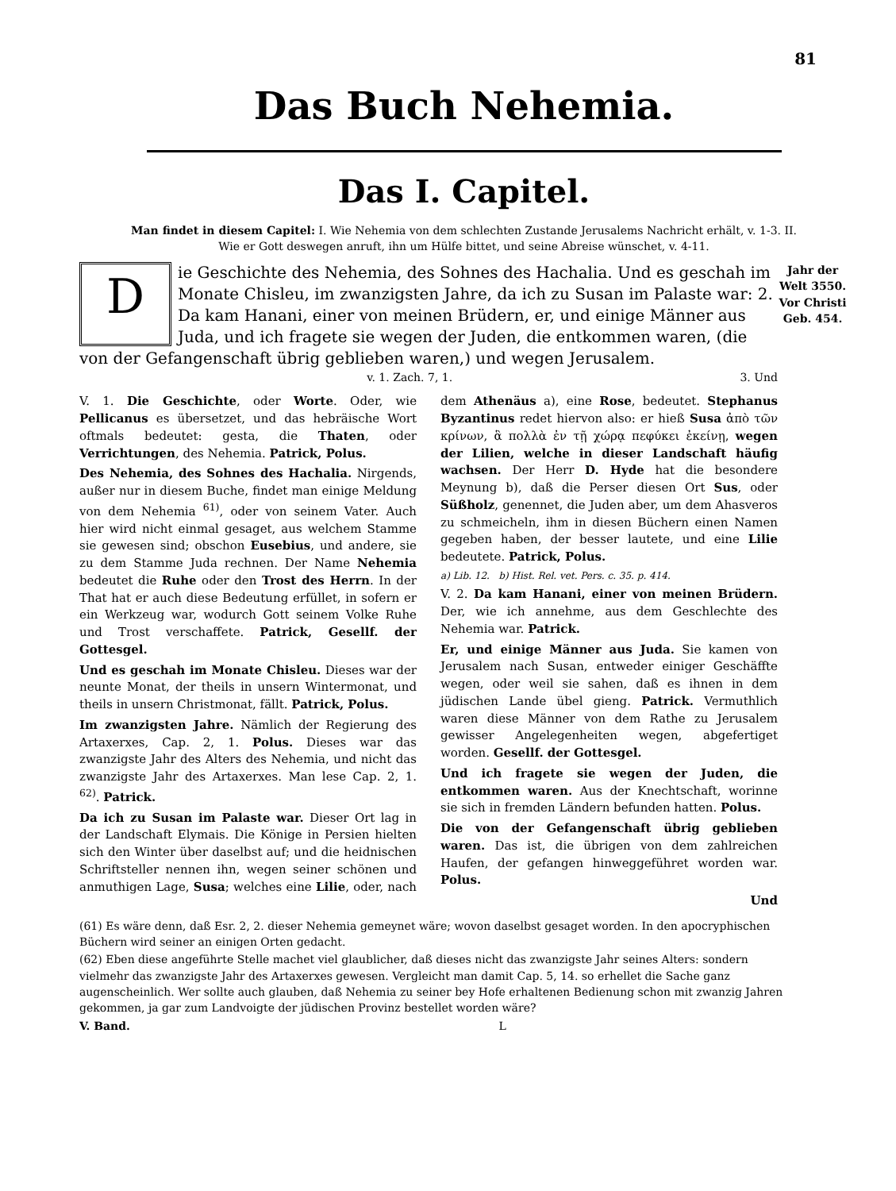81
Das Buch Nehemia.
Das I. Capitel.
Man findet in diesem Capitel: I. Wie Nehemia von dem schlechten Zustande Jerusalems Nachricht erhält, v. 1-3. II. Wie er Gott deswegen anruft, ihn um Hülfe bittet, und seine Abreise wünschet, v. 4-11.
Die Geschichte des Nehemia, des Sohnes des Hachalia. Und es geschah im Monate Chisleu, im zwanzigsten Jahre, da ich zu Susan im Palaste war: 2. Da kam Hanani, einer von meinen Brüdern, er, und einige Männer aus Juda, und ich fragete sie wegen der Juden, die entkommen waren, (die von der Gefangenschaft übrig geblieben waren,) und wegen Jerusalem.
Jahr der Welt 3550.
Vor Christi Geb. 454.
v. 1. Zach. 7, 1. 3. Und
V. 1. Die Geschichte, oder Worte. Oder, wie Pellicanus es übersetzet, und das hebräische Wort oftmals bedeutet: gesta, die Thaten, oder Verrichtungen, des Nehemia. Patrick, Polus.
Des Nehemia, des Sohnes des Hachalia. Nirgends, außer nur in diesem Buche, findet man einige Meldung von dem Nehemia <sup>61)</sup>, oder von seinem Vater. Auch hier wird nicht einmal gesaget, aus welchem Stamme sie gewesen sind; obschon Eusebius, und andere, sie zu dem Stamme Juda rechnen. Der Name Nehemia bedeutet die Ruhe oder den Trost des Herrn. In der That hat er auch diese Bedeutung erfüllet, in sofern er ein Werkzeug war, wodurch Gott seinem Volke Ruhe und Trost verschaffete. Patrick, Gesellf. der Gottesgel.
Und es geschah im Monate Chisleu. Dieses war der neunte Monat, der theils in unsern Wintermonat, und theils in unsern Christmonat, fällt. Patrick, Polus.
Im zwanzigsten Jahre. Nämlich der Regierung des Artaxerxes, Cap. 2, 1. Polus. Dieses war das zwanzigste Jahr des Alters des Nehemia, und nicht das zwanzigste Jahr des Artaxerxes. Man lese Cap. 2, 1. <sup>62)</sup>. Patrick.
Da ich zu Susan im Palaste war. Dieser Ort lag in der Landschaft Elymais. Die Könige in Persien hielten sich den Winter über daselbst auf; und die heidnischen Schriftsteller nennen ihn, wegen seiner schönen und anmuthigen Lage, Susa; welches eine Lilie, oder, nach dem Athenäus a), eine Rose, bedeutet. Stephanus Byzantinus redet hiervon also: er hieß Susa ἀπὸ τῶν κρίνων, ἃ πολλὰ ἐν τῇ χώρᾳ πεφύκει ἐκείνῃ, wegen der Lilien, welche in dieser Landschaft häufig wachsen. Der Herr D. Hyde hat die besondere Meynung b), daß die Perser diesen Ort Sus, oder Süßholz, genennet, die Juden aber, um dem Ahasveros zu schmeicheln, ihm in diesen Büchern einen Namen gegeben haben, der besser lautete, und eine Lilie bedeutete. Patrick, Polus.
a) Lib. 12. b) Hist. Rel. vet. Pers. c. 35. p. 414.
V. 2. Da kam Hanani, einer von meinen Brüdern. Der, wie ich annehme, aus dem Geschlechte des Nehemia war. Patrick.
Er, und einige Männer aus Juda. Sie kamen von Jerusalem nach Susan, entweder einiger Geschäffte wegen, oder weil sie sahen, daß es ihnen in dem jüdischen Lande übel gieng. Patrick. Vermuthlich waren diese Männer von dem Rathe zu Jerusalem gewisser Angelegenheiten wegen, abgefertiget worden. Gesellf. der Gottesgel.
Und ich fragete sie wegen der Juden, die entkommen waren. Aus der Knechtschaft, worinne sie sich in fremden Ländern befunden hatten. Polus.
Die von der Gefangenschaft übrig geblieben waren. Das ist, die übrigen von dem zahlreichen Haufen, der gefangen hinweggeführet worden war. Polus.
Und
(61) Es wäre denn, daß Esr. 2, 2. dieser Nehemia gemeynet wäre; wovon daselbst gesaget worden. In den apocryphischen Büchern wird seiner an einigen Orten gedacht.
(62) Eben diese angeführte Stelle machet viel glaublicher, daß dieses nicht das zwanzigste Jahr seines Alters: sondern vielmehr das zwanzigste Jahr des Artaxerxes gewesen. Vergleicht man damit Cap. 5, 14. so erhellet die Sache ganz augenscheinlich. Wer sollte auch glauben, daß Nehemia zu seiner bey Hofe erhaltenen Bedienung schon mit zwanzig Jahren gekommen, ja gar zum Landvoigte der jüdischen Provinz bestellet worden wäre?
V. Band. L